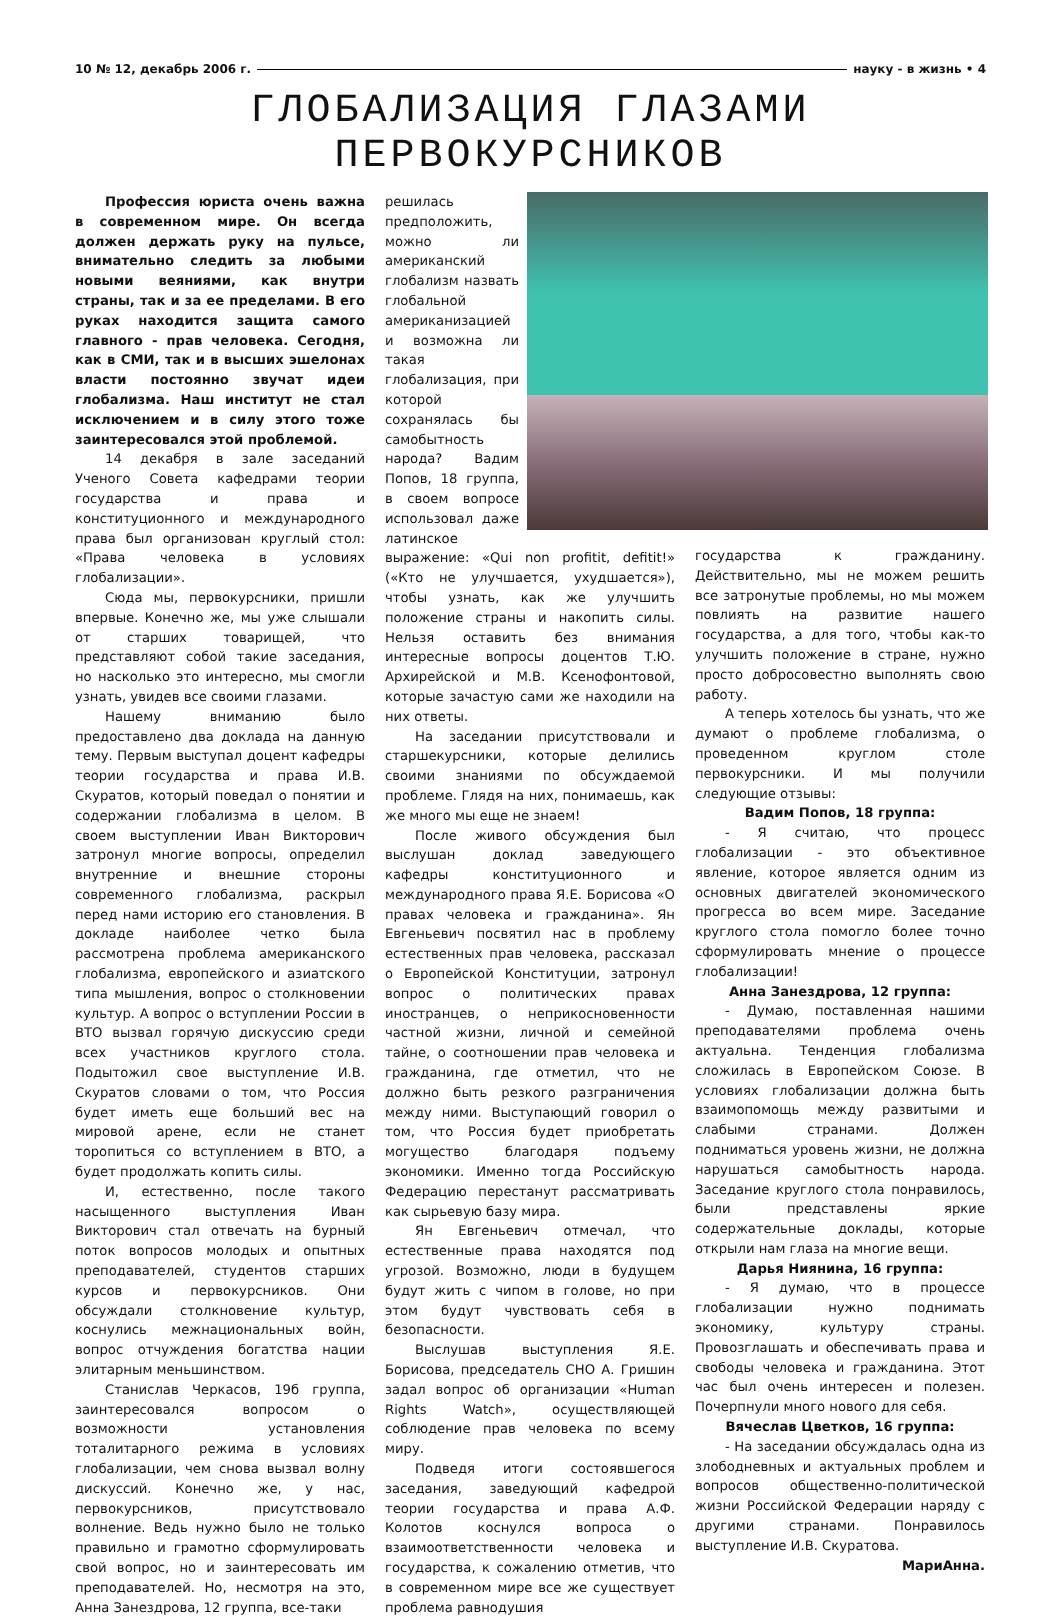10 № 12, декабрь 2006 г. науку - в жизнь • 4
ГЛОБАЛИЗАЦИЯ ГЛАЗАМИ ПЕРВОКУРСНИКОВ
Профессия юриста очень важна в современном мире. Он всегда должен держать руку на пульсе, внимательно следить за любыми новыми веяниями, как внутри страны, так и за ее пределами. В его руках находится защита самого главного - прав человека. Сегодня, как в СМИ, так и в высших эшелонах власти постоянно звучат идеи глобализма. Наш институт не стал исключением и в силу этого тоже заинтересовался этой проблемой.
14 декабря в зале заседаний Ученого Совета кафедрами теории государства и права и конституционного и международного права был организован круглый стол: «Права человека в условиях глобализации».
Сюда мы, первокурсники, пришли впервые. Конечно же, мы уже слышали от старших товарищей, что представляют собой такие заседания, но насколько это интересно, мы смогли узнать, увидев все своими глазами.
Нашему вниманию было предоставлено два доклада на данную тему. Первым выступал доцент кафедры теории государства и права И.В. Скуратов, который поведал о понятии и содержании глобализма в целом. В своем выступлении Иван Викторович затронул многие вопросы, определил внутренние и внешние стороны современного глобализма, раскрыл перед нами историю его становления. В докладе наиболее четко была рассмотрена проблема американского глобализма, европейского и азиатского типа мышления, вопрос о столкновении культур. А вопрос о вступлении России в ВТО вызвал горячую дискуссию среди всех участников круглого стола. Подытожил свое выступление И.В. Скуратов словами о том, что Россия будет иметь еще больший вес на мировой арене, если не станет торопиться со вступлением в ВТО, а будет продолжать копить силы.
И, естественно, после такого насыщенного выступления Иван Викторович стал отвечать на бурный поток вопросов молодых и опытных преподавателей, студентов старших курсов и первокурсников. Они обсуждали столкновение культур, коснулись межнациональных войн, вопрос отчуждения богатства нации элитарным меньшинством.
Станислав Черкасов, 19б группа, заинтересовался вопросом о возможности установления тоталитарного режима в условиях глобализации, чем снова вызвал волну дискуссий. Конечно же, у нас, первокурсников, присутствовало волнение. Ведь нужно было не только правильно и грамотно сформулировать свой вопрос, но и заинтересовать им преподавателей. Но, несмотря на это, Анна Занездрова, 12 группа, все-таки
решилась предположить, можно ли американский глобализм назвать глобальной американизацией и возможна ли такая глобализация, при которой сохранялась бы самобытность народа? Вадим Попов, 18 группа, в своем вопросе использовал даже латинское выражение: «Qui non profitit, defitit!» («Кто не улучшается, ухудшается»), чтобы узнать, как же улучшить положение страны и накопить силы. Нельзя оставить без внимания интересные вопросы доцентов Т.Ю. Архирейской и М.В. Ксенофонтовой, которые зачастую сами же находили на них ответы.
На заседании присутствовали и старшекурсники, которые делились своими знаниями по обсуждаемой проблеме. Глядя на них, понимаешь, как же много мы еще не знаем!
После живого обсуждения был выслушан доклад заведующего кафедры конституционного и международного права Я.Е. Борисова «О правах человека и гражданина». Ян Евгеньевич посвятил нас в проблему естественных прав человека, рассказал о Европейской Конституции, затронул вопрос о политических правах иностранцев, о неприкосновенности частной жизни, личной и семейной тайне, о соотношении прав человека и гражданина, где отметил, что не должно быть резкого разграничения между ними. Выступающий говорил о том, что Россия будет приобретать могущество благодаря подъему экономики. Именно тогда Российскую Федерацию перестанут рассматривать как сырьевую базу мира.
Ян Евгеньевич отмечал, что естественные права находятся под угрозой. Возможно, люди в будущем будут жить с чипом в голове, но при этом будут чувствовать себя в безопасности.
Выслушав выступления Я.Е. Борисова, председатель СНО А. Гришин задал вопрос об организации «Human Rights Watch», осуществляющей соблюдение прав человека по всему миру.
Подведя итоги состоявшегося заседания, заведующий кафедрой теории государства и права А.Ф. Колотов коснулся вопроса о взаимоответственности человека и государства, к сожалению отметив, что в современном мире все же существует проблема равнодушия
государства к гражданину. Действительно, мы не можем решить все затронутые проблемы, но мы можем повлиять на развитие нашего государства, а для того, чтобы как-то улучшить положение в стране, нужно просто добросовестно выполнять свою работу.
А теперь хотелось бы узнать, что же думают о проблеме глобализма, о проведенном круглом столе первокурсники. И мы получили следующие отзывы:
Вадим Попов, 18 группа:
- Я считаю, что процесс глобализации - это объективное явление, которое является одним из основных двигателей экономического прогресса во всем мире. Заседание круглого стола помогло более точно сформулировать мнение о процессе глобализации!
Анна Занездрова, 12 группа:
- Думаю, поставленная нашими преподавателями проблема очень актуальна. Тенденция глобализма сложилась в Европейском Союзе. В условиях глобализации должна быть взаимопомощь между развитыми и слабыми странами. Должен подниматься уровень жизни, не должна нарушаться самобытность народа. Заседание круглого стола понравилось, были представлены яркие содержательные доклады, которые открыли нам глаза на многие вещи.
Дарья Ниянина, 16 группа:
- Я думаю, что в процессе глобализации нужно поднимать экономику, культуру страны. Провозглашать и обеспечивать права и свободы человека и гражданина. Этот час был очень интересен и полезен. Почерпнули много нового для себя.
Вячеслав Цветков, 16 группа:
- На заседании обсуждалась одна из злободневных и актуальных проблем и вопросов общественно-политической жизни Российской Федерации наряду с другими странами. Понравилось выступление И.В. Скуратова.
МариАнна.